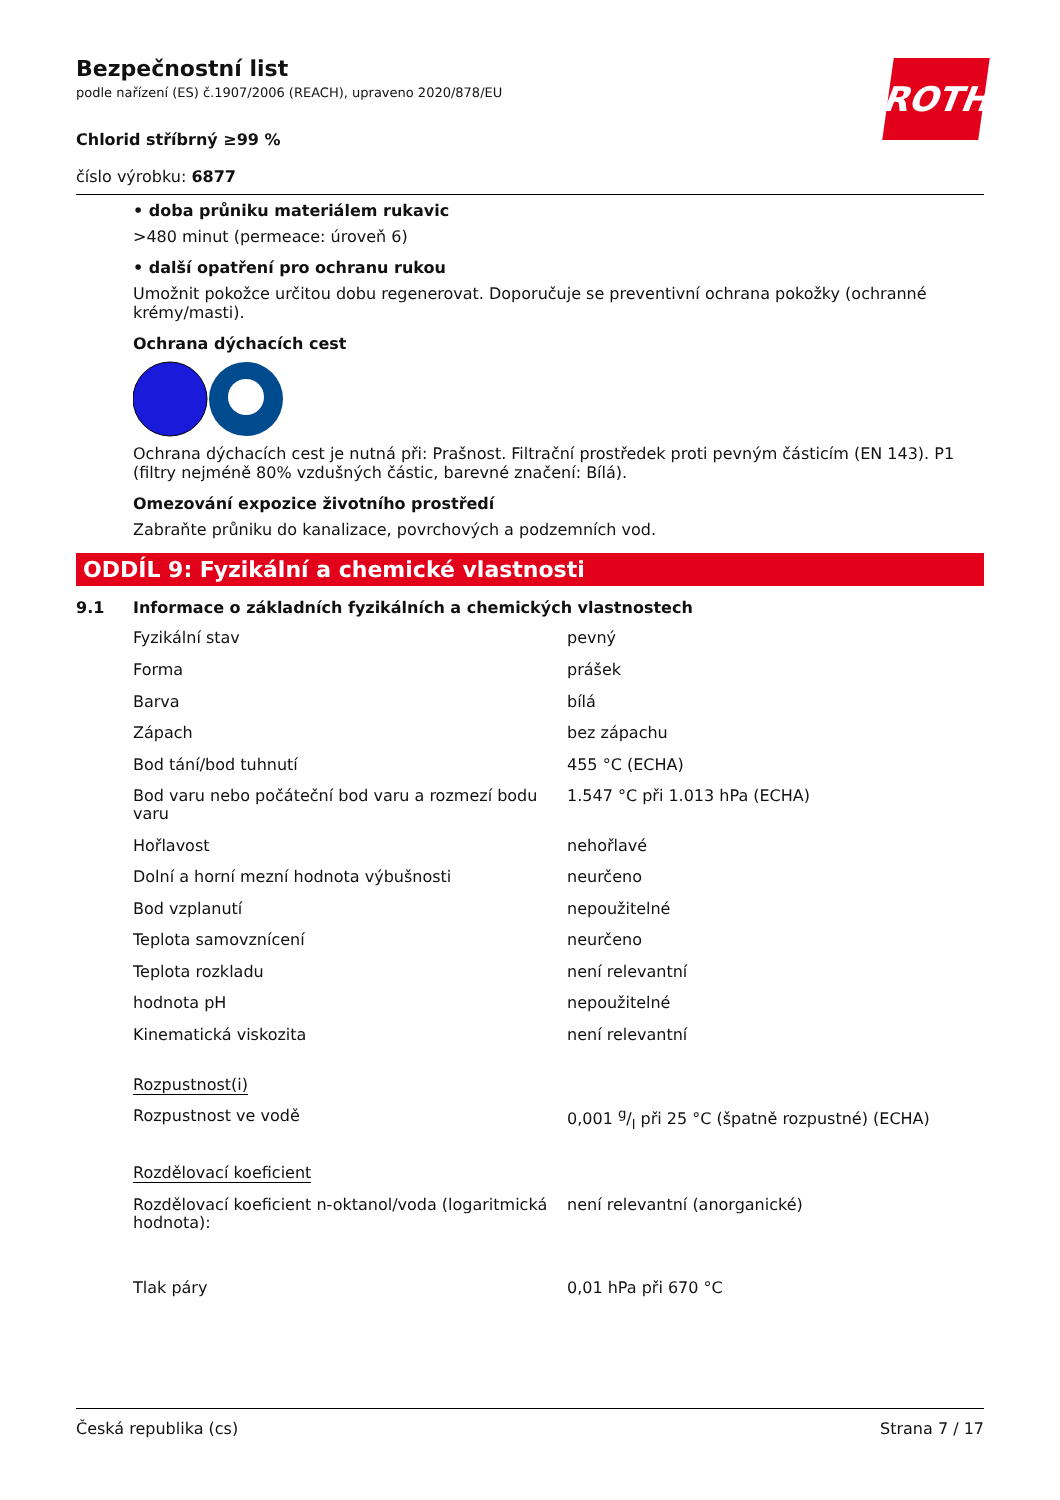ROTH
Bezpečnostní list
podle nařízení (ES) č.1907/2006 (REACH), upraveno 2020/878/EU
Chlorid stříbrný ≥99 %
číslo výrobku: 6877
• doba průniku materiálem rukavic
>480 minut (permeace: úroveň 6)
• další opatření pro ochranu rukou
Umožnit pokožce určitou dobu regenerovat. Doporučuje se preventivní ochrana pokožky (ochranné krémy/masti).
Ochrana dýchacích cest
Ochrana dýchacích cest je nutná při: Prašnost. Filtrační prostředek proti pevným částicím (EN 143). P1 (filtry nejméně 80% vzdušných částic, barevné značení: Bílá).
Omezování expozice životního prostředí
Zabraňte průniku do kanalizace, povrchových a podzemních vod.
ODDÍL 9: Fyzikální a chemické vlastnosti
9.1 Informace o základních fyzikálních a chemických vlastnostech
| Fyzikální stav | pevný |
| Forma | prášek |
| Barva | bílá |
| Zápach | bez zápachu |
| Bod tání/bod tuhnutí | 455 °C (ECHA) |
| Bod varu nebo počáteční bod varu a rozmezí bodu varu | 1.547 °C při 1.013 hPa (ECHA) |
| Hořlavost | nehořlavé |
| Dolní a horní mezní hodnota výbušnosti | neurčeno |
| Bod vzplanutí | nepoužitelné |
| Teplota samovznícení | neurčeno |
| Teplota rozkladu | není relevantní |
| hodnota pH | nepoužitelné |
| Kinematická viskozita | není relevantní |
| Rozpustnost(i) | |
| Rozpustnost ve vodě | 0,001 g/l při 25 °C (špatně rozpustné) (ECHA) |
| Rozdělovací koeficient | |
| Rozdělovací koeficient n-oktanol/voda (logaritmická hodnota): | není relevantní (anorganické) |
| Tlak páry | 0,01 hPa při 670 °C |
Česká republika (cs) Strana 7 / 17